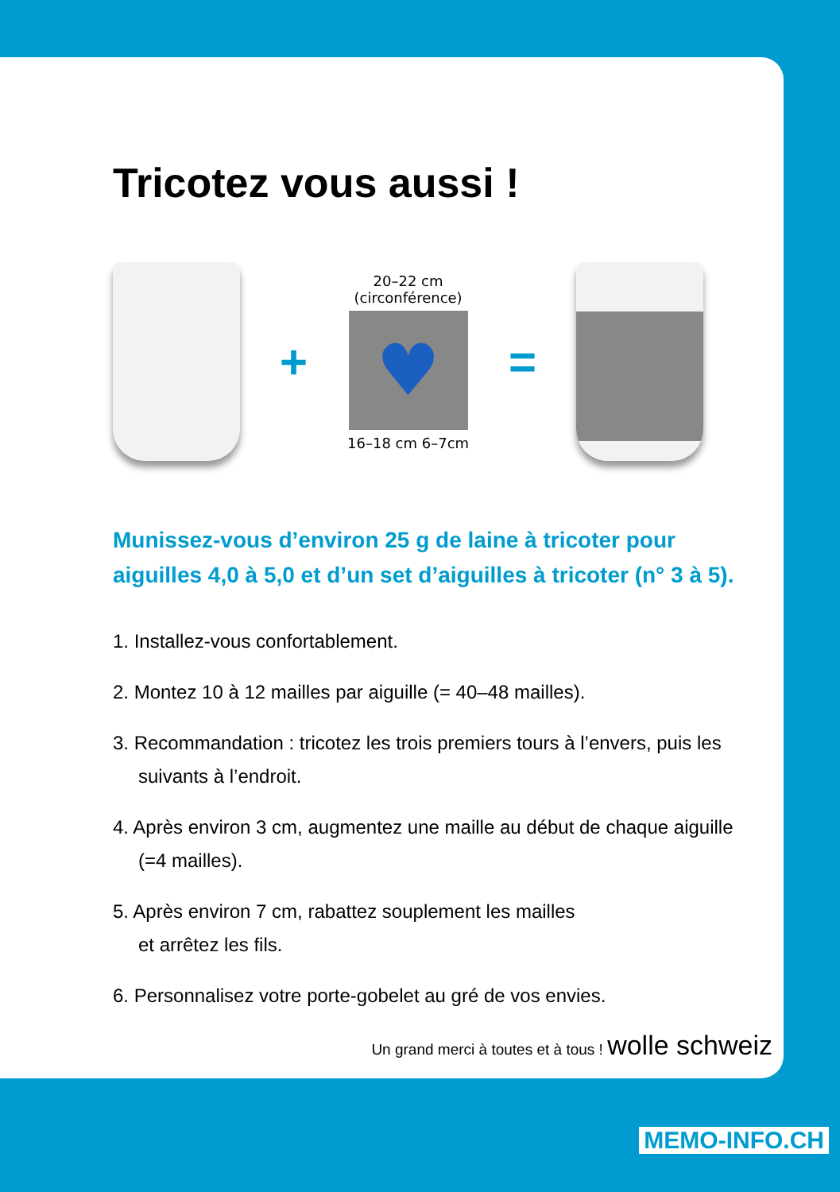Tricotez vous aussi !
+
20–22 cm
(circonférence)
♥
16–18 cm 6–7cm
=
Munissez-vous d’environ 25 g de laine à tricoter pour
aiguilles 4,0 à 5,0 et d’un set d’aiguilles à tricoter (n° 3 à 5).
1. Installez-vous confortablement.
2. Montez 10 à 12 mailles par aiguille (= 40–48 mailles).
3. Recommandation : tricotez les trois premiers tours à l’envers, puis les suivants à l’endroit.
4. Après environ 3 cm, augmentez une maille au début de chaque aiguille (=4 mailles).
5. Après environ 7 cm, rabattez souplement les mailles
et arrêtez les fils.
6. Personnalisez votre porte-gobelet au gré de vos envies.
Un grand merci à toutes et à tous ! wolle schweiz
MEMO-INFO.CH